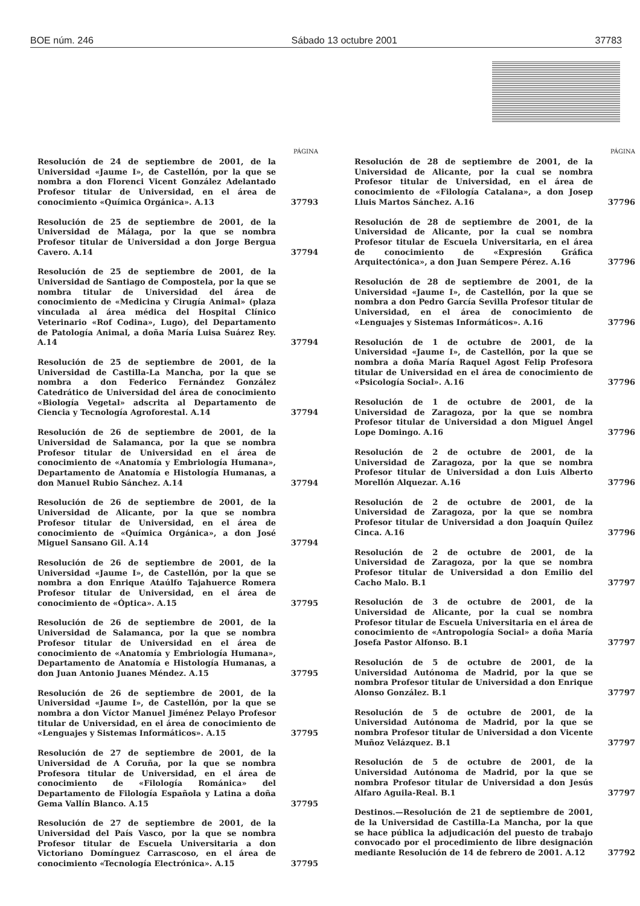BOE núm. 246 Sábado 13 octubre 2001 37783
PÁGINA
Resolución de 24 de septiembre de 2001, de la Universidad «Jaume I», de Castellón, por la que se nombra a don Florenci Vicent González Adelantado Profesor titular de Universidad, en el área de conocimiento «Química Orgánica». A.13
37793
Resolución de 25 de septiembre de 2001, de la Universidad de Málaga, por la que se nombra Profesor titular de Universidad a don Jorge Bergua Cavero. A.14
37794
Resolución de 25 de septiembre de 2001, de la Universidad de Santiago de Compostela, por la que se nombra titular de Universidad del área de conocimiento de «Medicina y Cirugía Animal» (plaza vinculada al área médica del Hospital Clínico Veterinario «Rof Codina», Lugo), del Departamento de Patología Animal, a doña María Luisa Suárez Rey. A.14
37794
Resolución de 25 de septiembre de 2001, de la Universidad de Castilla-La Mancha, por la que se nombra a don Federico Fernández González Catedrático de Universidad del área de conocimiento «Biología Vegetal» adscrita al Departamento de Ciencia y Tecnología Agroforestal. A.14
37794
Resolución de 26 de septiembre de 2001, de la Universidad de Salamanca, por la que se nombra Profesor titular de Universidad en el área de conocimiento de «Anatomía y Embriología Humana», Departamento de Anatomía e Histología Humanas, a don Manuel Rubio Sánchez. A.14
37794
Resolución de 26 de septiembre de 2001, de la Universidad de Alicante, por la que se nombra Profesor titular de Universidad, en el área de conocimiento de «Química Orgánica», a don José Miguel Sansano Gil. A.14
37794
Resolución de 26 de septiembre de 2001, de la Universidad «Jaume I», de Castellón, por la que se nombra a don Enrique Ataúlfo Tajahuerce Romera Profesor titular de Universidad, en el área de conocimiento de «Óptica». A.15
37795
Resolución de 26 de septiembre de 2001, de la Universidad de Salamanca, por la que se nombra Profesor titular de Universidad en el área de conocimiento de «Anatomía y Embriología Humana», Departamento de Anatomía e Histología Humanas, a don Juan Antonio Juanes Méndez. A.15
37795
Resolución de 26 de septiembre de 2001, de la Universidad «Jaume I», de Castellón, por la que se nombra a don Víctor Manuel Jiménez Pelayo Profesor titular de Universidad, en el área de conocimiento de «Lenguajes y Sistemas Informáticos». A.15
37795
Resolución de 27 de septiembre de 2001, de la Universidad de A Coruña, por la que se nombra Profesora titular de Universidad, en el área de conocimiento de «Filología Románica» del Departamento de Filología Española y Latina a doña Gema Vallín Blanco. A.15
37795
Resolución de 27 de septiembre de 2001, de la Universidad del País Vasco, por la que se nombra Profesor titular de Escuela Universitaria a don Victoriano Domínguez Carrascoso, en el área de conocimiento «Tecnología Electrónica». A.15
37795
PÁGINA
Resolución de 28 de septiembre de 2001, de la Universidad de Alicante, por la cual se nombra Profesor titular de Universidad, en el área de conocimiento de «Filología Catalana», a don Josep Lluis Martos Sánchez. A.16
37796
Resolución de 28 de septiembre de 2001, de la Universidad de Alicante, por la cual se nombra Profesor titular de Escuela Universitaria, en el área de conocimiento de «Expresión Gráfica Arquitectónica», a don Juan Sempere Pérez. A.16
37796
Resolución de 28 de septiembre de 2001, de la Universidad «Jaume I», de Castellón, por la que se nombra a don Pedro García Sevilla Profesor titular de Universidad, en el área de conocimiento de «Lenguajes y Sistemas Informáticos». A.16
37796
Resolución de 1 de octubre de 2001, de la Universidad «Jaume I», de Castellón, por la que se nombra a doña María Raquel Agost Felip Profesora titular de Universidad en el área de conocimiento de «Psicología Social». A.16
37796
Resolución de 1 de octubre de 2001, de la Universidad de Zaragoza, por la que se nombra Profesor titular de Universidad a don Miguel Ángel Lope Domingo. A.16
37796
Resolución de 2 de octubre de 2001, de la Universidad de Zaragoza, por la que se nombra Profesor titular de Universidad a don Luis Alberto Morellón Alquezar. A.16
37796
Resolución de 2 de octubre de 2001, de la Universidad de Zaragoza, por la que se nombra Profesor titular de Universidad a don Joaquín Quílez Cinca. A.16
37796
Resolución de 2 de octubre de 2001, de la Universidad de Zaragoza, por la que se nombra Profesor titular de Universidad a don Emilio del Cacho Malo. B.1
37797
Resolución de 3 de octubre de 2001, de la Universidad de Alicante, por la cual se nombra Profesor titular de Escuela Universitaria en el área de conocimiento de «Antropología Social» a doña María Josefa Pastor Alfonso. B.1
37797
Resolución de 5 de octubre de 2001, de la Universidad Autónoma de Madrid, por la que se nombra Profesor titular de Universidad a don Enrique Alonso González. B.1
37797
Resolución de 5 de octubre de 2001, de la Universidad Autónoma de Madrid, por la que se nombra Profesor titular de Universidad a don Vicente Muñoz Velázquez. B.1
37797
Resolución de 5 de octubre de 2001, de la Universidad Autónoma de Madrid, por la que se nombra Profesor titular de Universidad a don Jesús Alfaro Aguila-Real. B.1
37797
Destinos.—Resolución de 21 de septiembre de 2001, de la Universidad de Castilla-La Mancha, por la que se hace pública la adjudicación del puesto de trabajo convocado por el procedimiento de libre designación mediante Resolución de 14 de febrero de 2001. A.12
37792